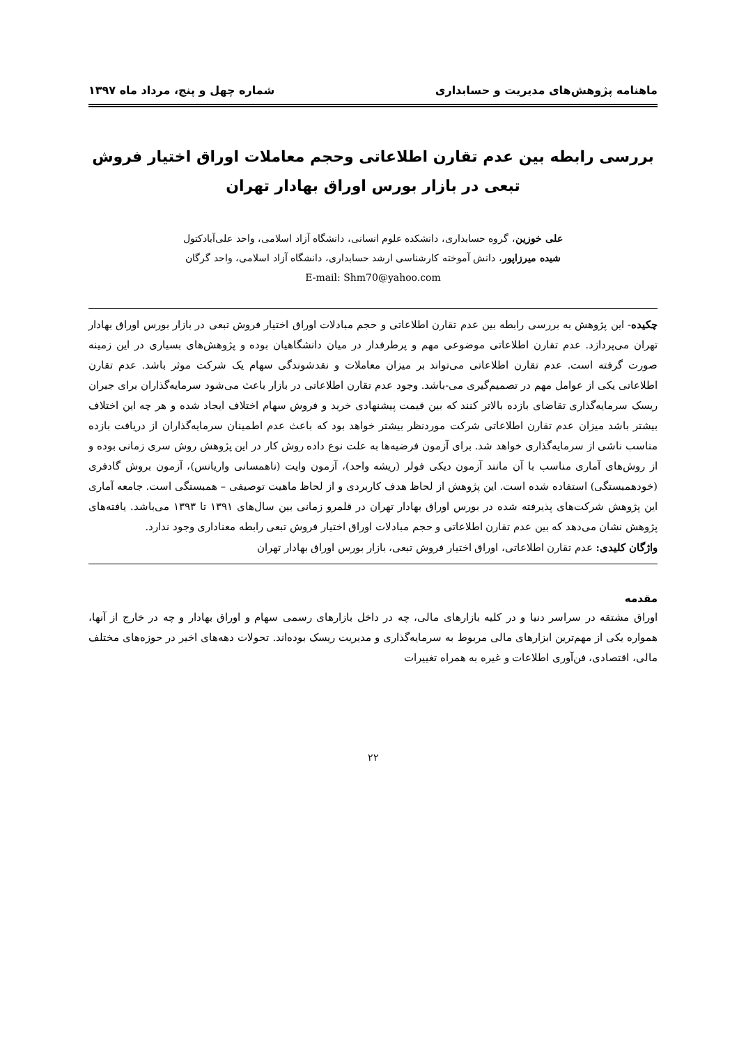ماهنامه پژوهش‌های مدیریت و حسابداری شماره چهل و پنج، مرداد ماه ۱۳۹۷
بررسی رابطه بین عدم تقارن اطلاعاتی وحجم معاملات اوراق اختیار فروش
تبعی در بازار بورس اوراق بهادار تهران
علی خوزین، گروه حسابداری، دانشکده علوم انسانی، دانشگاه آزاد اسلامی، واحد علی‌آبادکتول
شیده میرزاپور، دانش آموخته کارشناسی ارشد حسابداری، دانشگاه آزاد اسلامی، واحد گرگان
E-mail: Shm70@yahoo.com
چکیده- این پژوهش به بررسی رابطه بین عدم تقارن اطلاعاتی و حجم مبادلات اوراق اختیار فروش تبعی در بازار بورس اوراق بهادار تهران می‌پردازد. عدم تقارن اطلاعاتی موضوعی مهم و پرطرفدار در میان دانشگاهیان بوده و پژوهش‌های بسیاری در این زمینه صورت گرفته است. عدم تقارن اطلاعاتی می‌تواند بر میزان معاملات و نقدشوندگی سهام یک شرکت موثر باشد. عدم تقارن اطلاعاتی یکی از عوامل مهم در تصمیم‌گیری می-باشد. وجود عدم تقارن اطلاعاتی در بازار باعث می‌شود سرمایه‌گذاران برای جبران ریسک سرمایه‌گذاری تقاضای بازده بالاتر کنند که بین قیمت پیشنهادی خرید و فروش سهام اختلاف ایجاد شده و هر چه این اختلاف بیشتر باشد میزان عدم تقارن اطلاعاتی شرکت موردنظر بیشتر خواهد بود که باعث عدم اطمینان سرمایه‌گذاران از دریافت بازده مناسب ناشی از سرمایه‌گذاری خواهد شد. برای آزمون فرضیه‌ها به علت نوع داده روش کار در این پژوهش روش سری زمانی بوده و از روش‌های آماری مناسب با آن مانند آزمون دیکی فولر (ریشه واحد)، آزمون وایت (ناهمسانی واریانس)، آزمون بروش گادفری (خودهمبستگی) استفاده شده است. این پژوهش از لحاظ هدف کاربردی و از لحاظ ماهیت توصیفی – همبستگی است. جامعه آماری این پژوهش شرکت‌های پذیرفته شده در بورس اوراق بهادار تهران در قلمرو زمانی بین سال‌های ۱۳۹۱ تا ۱۳۹۳ می‌باشد. یافته‌های پژوهش نشان می‌دهد که بین عدم تقارن اطلاعاتی و حجم مبادلات اوراق اختیار فروش تبعی رابطه معناداری وجود ندارد.
واژگان کلیدی: عدم تقارن اطلاعاتی، اوراق اختیار فروش تبعی، بازار بورس اوراق بهادار تهران
مقدمه
اوراق مشتقه در سراسر دنیا و در کلیه بازارهای مالی، چه در داخل بازارهای رسمی سهام و اوراق بهادار و چه در خارج از آنها، همواره یکی از مهم‌ترین ابزارهای مالی مربوط به سرمایه‌گذاری و مدیریت ریسک بوده‌اند. تحولات دهه‌های اخیر در حوزه‌های مختلف مالی، اقتصادی، فن‌آوری اطلاعات و غیره به همراه تغییرات
۲۲